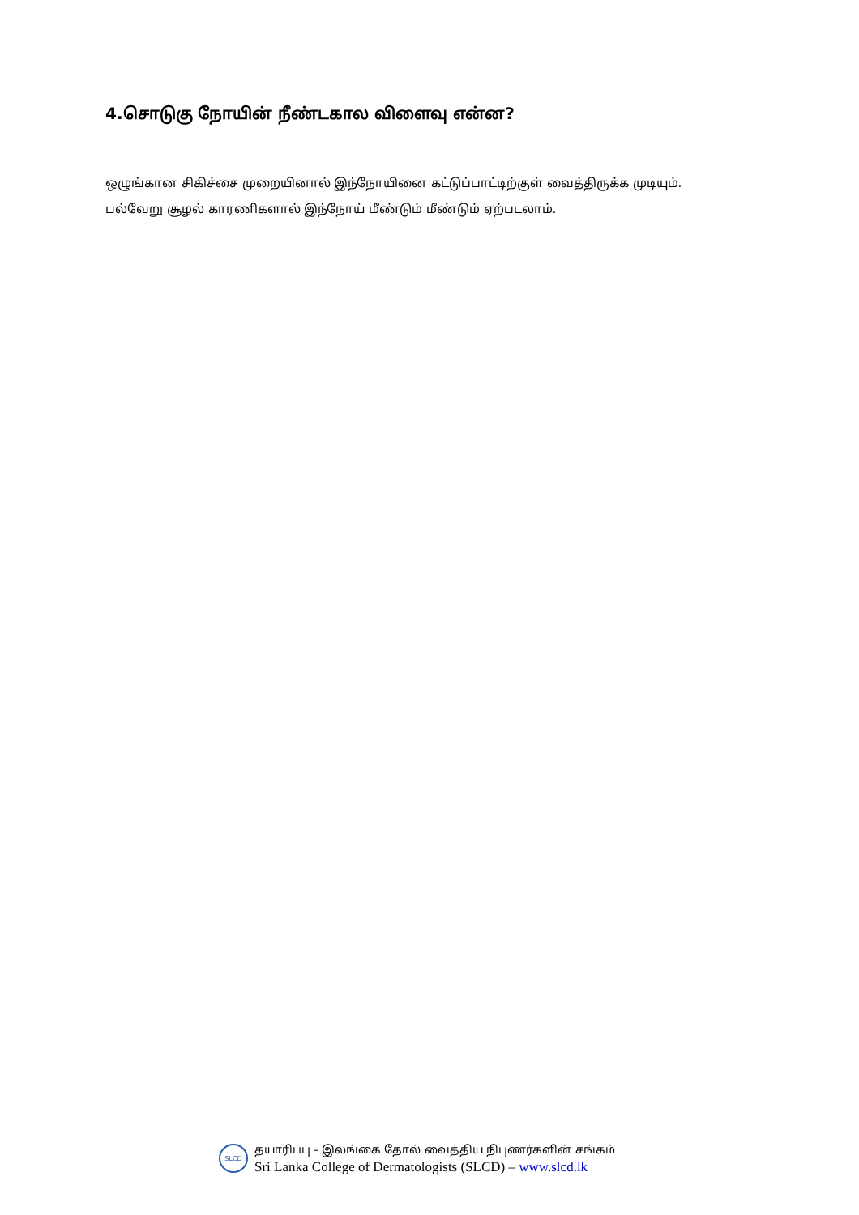4.சொடுகு நோயின் நீண்டகால விளைவு என்ன?
ஒழுங்கான சிகிச்சை முறையினால் இந்நோயினை கட்டுப்பாட்டிற்குள் வைத்திருக்க முடியும்.
பல்வேறு சூழல் காரணிகளால் இந்நோய் மீண்டும் மீண்டும் ஏற்படலாம்.
SLCD
தயாரிப்பு - இலங்கை தோல் வைத்திய நிபுணர்களின் சங்கம்
Sri Lanka College of Dermatologists (SLCD) – www.slcd.lk